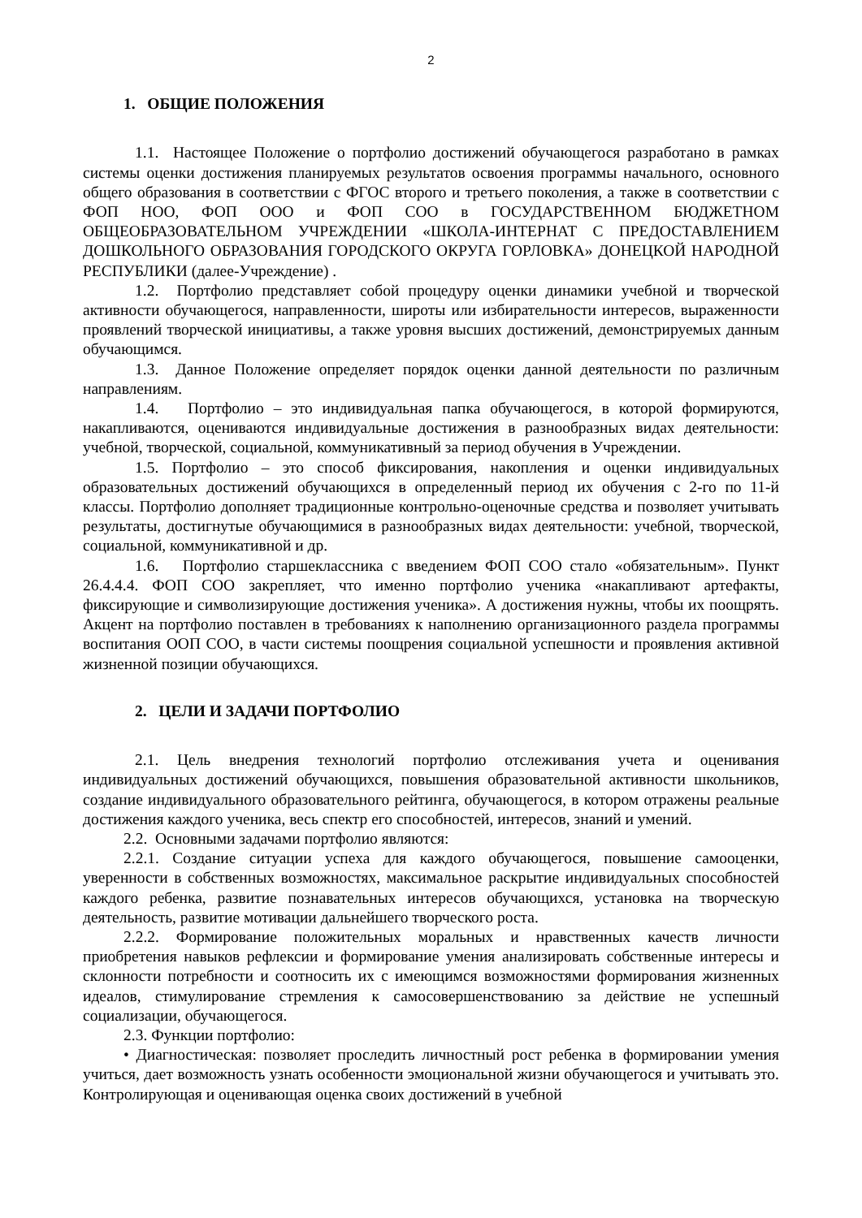2
1. ОБЩИЕ ПОЛОЖЕНИЯ
1.1. Настоящее Положение о портфолио достижений обучающегося разработано в рамках системы оценки достижения планируемых результатов освоения программы начального, основного общего образования в соответствии с ФГОС второго и третьего поколения, а также в соответствии с ФОП НОО, ФОП ООО и ФОП СОО в ГОСУДАРСТВЕННОМ БЮДЖЕТНОМ ОБЩЕОБРАЗОВАТЕЛЬНОМ УЧРЕЖДЕНИИ «ШКОЛА-ИНТЕРНАТ С ПРЕДОСТАВЛЕНИЕМ ДОШКОЛЬНОГО ОБРАЗОВАНИЯ ГОРОДСКОГО ОКРУГА ГОРЛОВКА» ДОНЕЦКОЙ НАРОДНОЙ РЕСПУБЛИКИ (далее-Учреждение) .
1.2. Портфолио представляет собой процедуру оценки динамики учебной и творческой активности обучающегося, направленности, широты или избирательности интересов, выраженности проявлений творческой инициативы, а также уровня высших достижений, демонстрируемых данным обучающимся.
1.3. Данное Положение определяет порядок оценки данной деятельности по различным направлениям.
1.4. Портфолио – это индивидуальная папка обучающегося, в которой формируются, накапливаются, оцениваются индивидуальные достижения в разнообразных видах деятельности: учебной, творческой, социальной, коммуникативный за период обучения в Учреждении.
1.5. Портфолио – это способ фиксирования, накопления и оценки индивидуальных образовательных достижений обучающихся в определенный период их обучения с 2-го по 11-й классы. Портфолио дополняет традиционные контрольно-оценочные средства и позволяет учитывать результаты, достигнутые обучающимися в разнообразных видах деятельности: учебной, творческой, социальной, коммуникативной и др.
1.6. Портфолио старшеклассника с введением ФОП СОО стало «обязательным». Пункт 26.4.4.4. ФОП СОО закрепляет, что именно портфолио ученика «накапливают артефакты, фиксирующие и символизирующие достижения ученика». А достижения нужны, чтобы их поощрять. Акцент на портфолио поставлен в требованиях к наполнению организационного раздела программы воспитания ООП СОО, в части системы поощрения социальной успешности и проявления активной жизненной позиции обучающихся.
2. ЦЕЛИ И ЗАДАЧИ ПОРТФОЛИО
2.1. Цель внедрения технологий портфолио отслеживания учета и оценивания индивидуальных достижений обучающихся, повышения образовательной активности школьников, создание индивидуального образовательного рейтинга, обучающегося, в котором отражены реальные достижения каждого ученика, весь спектр его способностей, интересов, знаний и умений.
2.2. Основными задачами портфолио являются:
2.2.1. Создание ситуации успеха для каждого обучающегося, повышение самооценки, уверенности в собственных возможностях, максимальное раскрытие индивидуальных способностей каждого ребенка, развитие познавательных интересов обучающихся, установка на творческую деятельность, развитие мотивации дальнейшего творческого роста.
2.2.2. Формирование положительных моральных и нравственных качеств личности приобретения навыков рефлексии и формирование умения анализировать собственные интересы и склонности потребности и соотносить их с имеющимся возможностями формирования жизненных идеалов, стимулирование стремления к самосовершенствованию за действие не успешный социализации, обучающегося.
2.3. Функции портфолио:
• Диагностическая: позволяет проследить личностный рост ребенка в формировании умения учиться, дает возможность узнать особенности эмоциональной жизни обучающегося и учитывать это. Контролирующая и оценивающая оценка своих достижений в учебной